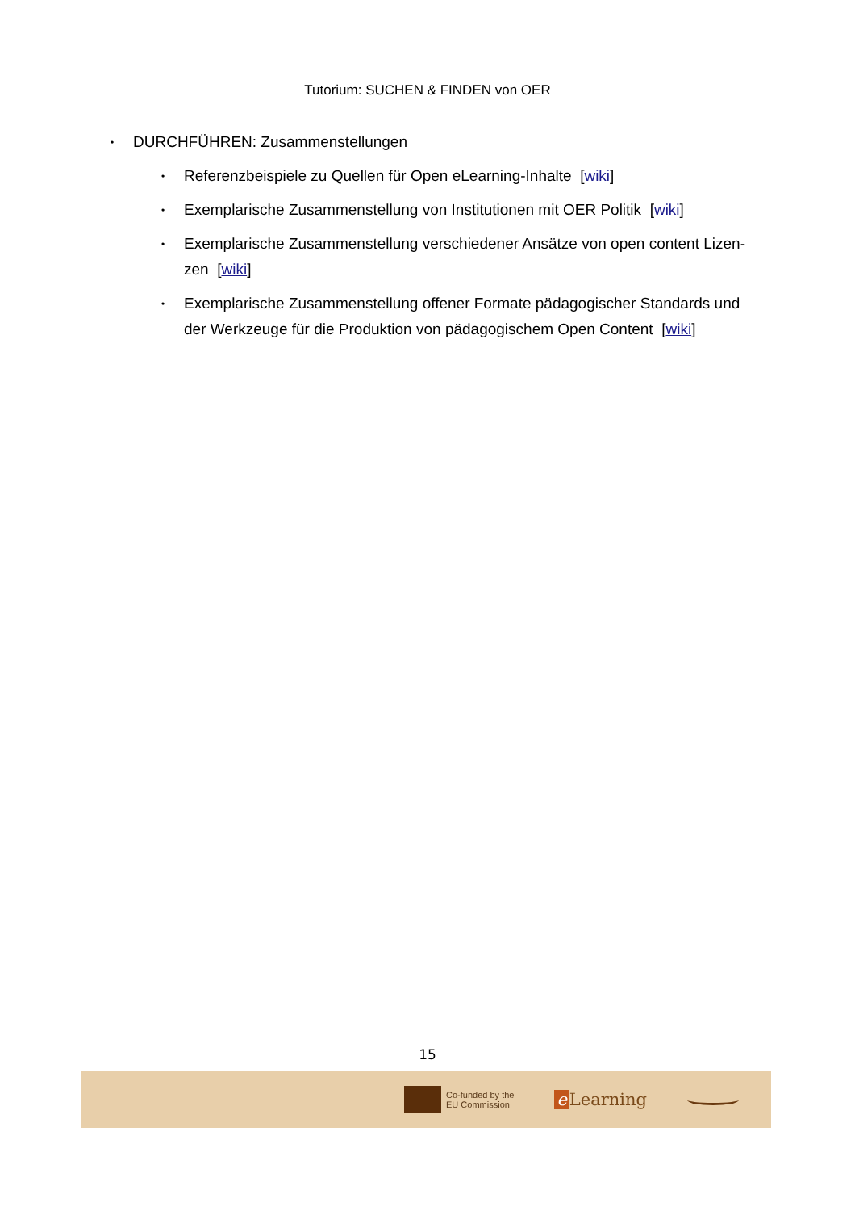Tutorium: SUCHEN & FINDEN von OER
• DURCHFÜHREN: Zusammenstellungen
• Referenzbeispiele zu Quellen für Open eLearning-Inhalte [wiki]
• Exemplarische Zusammenstellung von Institutionen mit OER Politik [wiki]
• Exemplarische Zusammenstellung verschiedener Ansätze von open content Lizen-zen [wiki]
• Exemplarische Zusammenstellung offener Formate pädagogischer Standards und der Werkzeuge für die Produktion von pädagogischem Open Content [wiki]
15
Co-funded by the
EU Commission
e Learning